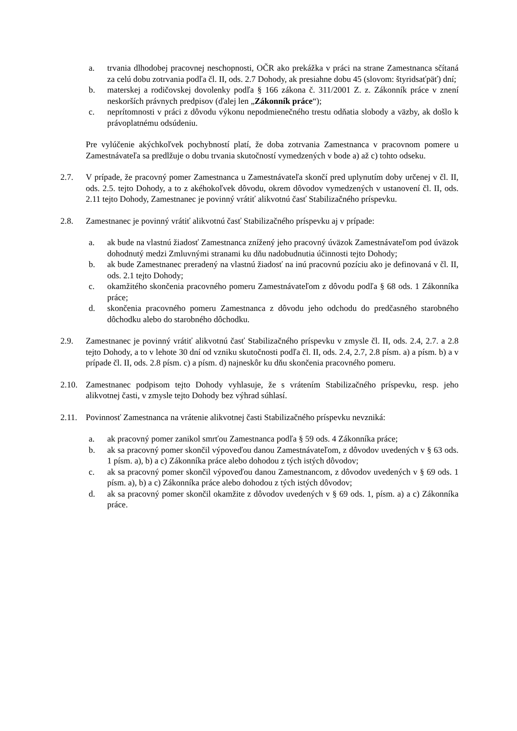a. trvania dlhodobej pracovnej neschopnosti, OČR ako prekážka v práci na strane Zamestnanca sčítaná za celú dobu zotrvania podľa čl. II, ods. 2.7 Dohody, ak presiahne dobu 45 (slovom: štyridsaťpäť) dní;
b. materskej a rodičovskej dovolenky podľa § 166 zákona č. 311/2001 Z. z. Zákonník práce v znení neskorších právnych predpisov (ďalej len „Zákonník práce“);
c. neprítomnosti v práci z dôvodu výkonu nepodmienečného trestu odňatia slobody a väzby, ak došlo k právoplatnému odsúdeniu.
Pre vylúčenie akýchkoľvek pochybností platí, že doba zotrvania Zamestnanca v pracovnom pomere u Zamestnávateľa sa predlžuje o dobu trvania skutočností vymedzených v bode a) až c) tohto odseku.
2.7. V prípade, že pracovný pomer Zamestnanca u Zamestnávateľa skončí pred uplynutím doby určenej v čl. II, ods. 2.5. tejto Dohody, a to z akéhokoľvek dôvodu, okrem dôvodov vymedzených v ustanovení čl. II, ods. 2.11 tejto Dohody, Zamestnanec je povinný vrátiť alikvotnú časť Stabilizačného príspevku.
2.8. Zamestnanec je povinný vrátiť alikvotnú časť Stabilizačného príspevku aj v prípade:
a. ak bude na vlastnú žiadosť Zamestnanca znížený jeho pracovný úväzok Zamestnávateľom pod úväzok dohodnutý medzi Zmluvnými stranami ku dňu nadobudnutia účinnosti tejto Dohody;
b. ak bude Zamestnanec preradený na vlastnú žiadosť na inú pracovnú pozíciu ako je definovaná v čl. II, ods. 2.1 tejto Dohody;
c. okamžitého skončenia pracovného pomeru Zamestnávateľom z dôvodu podľa § 68 ods. 1 Zákonníka práce;
d. skončenia pracovného pomeru Zamestnanca z dôvodu jeho odchodu do predčasného starobného dôchodku alebo do starobného dôchodku.
2.9. Zamestnanec je povinný vrátiť alikvotnú časť Stabilizačného príspevku v zmysle čl. II, ods. 2.4, 2.7. a 2.8 tejto Dohody, a to v lehote 30 dní od vzniku skutočnosti podľa čl. II, ods. 2.4, 2.7, 2.8 písm. a) a písm. b) a v prípade čl. II, ods. 2.8 písm. c) a písm. d) najneskôr ku dňu skončenia pracovného pomeru.
2.10.
Zamestnanec podpisom tejto Dohody vyhlasuje, že s vrátením Stabilizačného príspevku, resp. jeho alikvotnej časti, v zmysle tejto Dohody bez výhrad súhlasí.
2.11.
Povinnosť Zamestnanca na vrátenie alikvotnej časti Stabilizačného príspevku nevzniká:
a. ak pracovný pomer zanikol smrťou Zamestnanca podľa § 59 ods. 4 Zákonníka práce;
b. ak sa pracovný pomer skončil výpoveďou danou Zamestnávateľom, z dôvodov uvedených v § 63 ods. 1 písm. a), b) a c) Zákonníka práce alebo dohodou z tých istých dôvodov;
c. ak sa pracovný pomer skončil výpoveďou danou Zamestnancom, z dôvodov uvedených v § 69 ods. 1 písm. a), b) a c) Zákonníka práce alebo dohodou z tých istých dôvodov;
d. ak sa pracovný pomer skončil okamžite z dôvodov uvedených v § 69 ods. 1, písm. a) a c) Zákonníka práce.